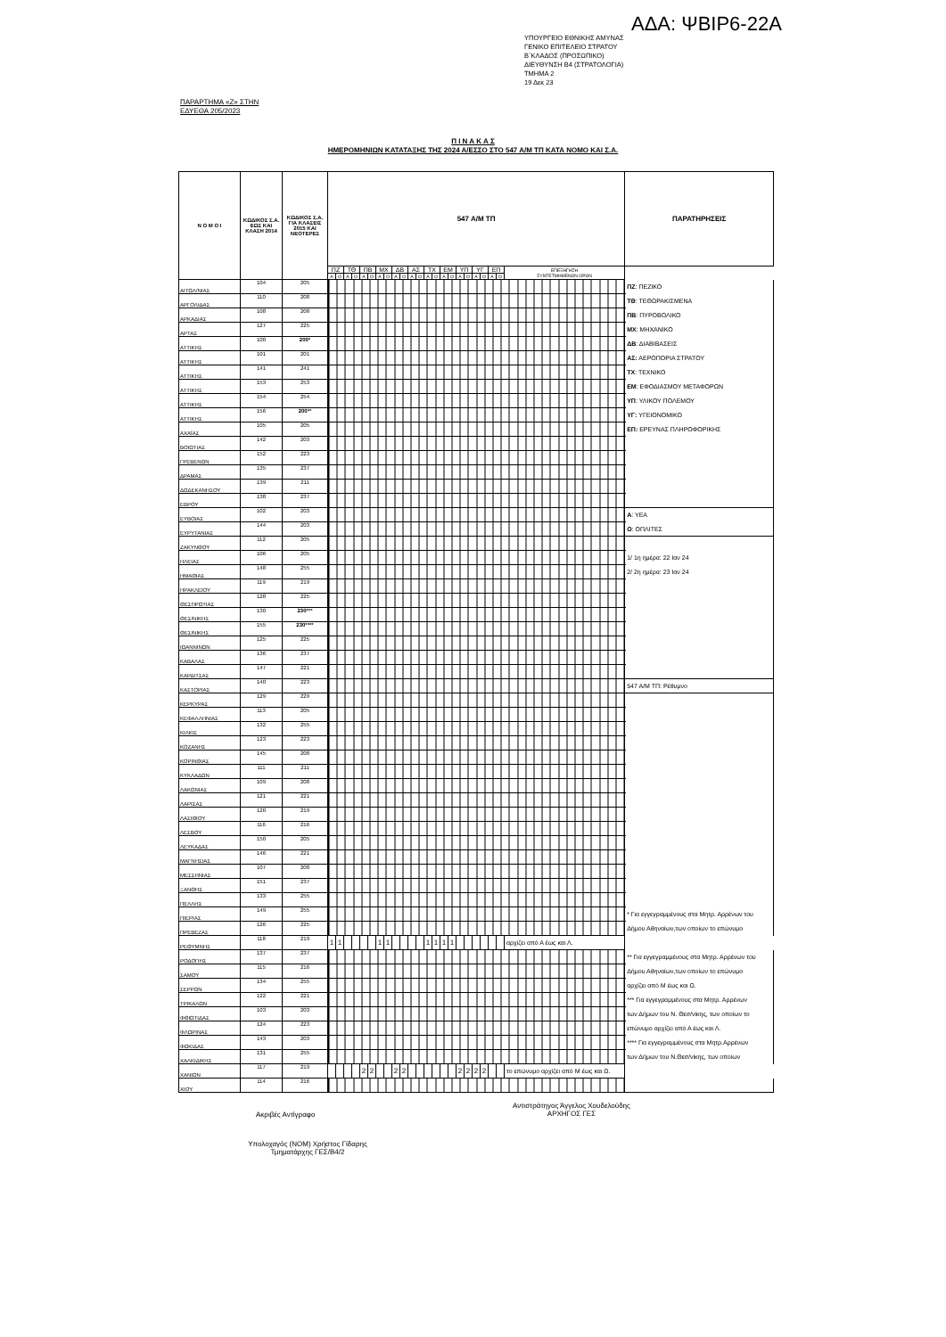ΑΔΑ: ΨΒΙΡ6-22Α
ΥΠΟΥΡΓΕΙΟ ΕΘΝΙΚΗΣ ΑΜΥΝΑΣ
ΓΕΝΙΚΟ ΕΠΙΤΕΛΕΙΟ ΣΤΡΑΤΟΥ
Β΄ΚΛΑΔΟΣ (ΠΡΟΣΩΠΙΚΟ)
ΔΙΕΥΘΥΝΣΗ Β4 (ΣΤΡΑΤΟΛΟΓΙΑ)
ΤΜΗΜΑ 2
19 Δεκ 23
ΠΑΡΑΡΤΗΜΑ «Ζ» ΣΤΗΝ
ΕΔΥΕΘΑ 205/2023
Π Ι Ν Α Κ Α Σ
ΗΜΕΡΟΜΗΝΙΩΝ ΚΑΤΑΤΑΞΗΣ ΤΗΣ 2024 Α/ΕΣΣΟ ΣΤΟ 547 Α/Μ ΤΠ ΚΑΤΑ ΝΟΜΟ ΚΑΙ Σ.Α.
| Ν Ο Μ Ο Ι | ΚΩΔΙΚΟΣ Σ.Α. ΕΩΣ ΚΑΙ ΚΛΑΣΗ 2014 | ΚΩΔΙΚΟΣ Σ.Α. ΓΙΑ ΚΛΑΣΕΙΣ 2015 ΚΑΙ ΝΕΟΤΕΡΕΣ | 547 Α/Μ ΤΠ | | | | | | | | | | | | | | | | | | | | | | | ΠΑΡΑΤΗΡΗΣΕΙΣ |
| --- | --- | --- | --- | --- | --- | --- | --- | --- | --- | --- | --- | --- | --- | --- | --- | --- | --- | --- | --- | --- | --- | --- | --- | --- | --- | --- |
| | | | ΠΖ | | ΤΘ | | ΠΒ | | ΜΧ | | ΔΒ | | ΑΣ | | ΤΧ | | ΕΜ | | ΥΠ | | ΥΓ | | ΕΠ | | ΕΠΕΞΗΓΗΣΗ ΣΥΝΤΕΤΜΗΜΕΝΩΝ ΟΡΩΝ | |
| | | | Α | Ο | Α | Ο | Α | Ο | Α | Ο | Α | Ο | Α | Ο | Α | Ο | Α | Ο | Α | Ο | Α | Ο | Α | Ο | | |
| ΑΙΤΩΛ/ΝΙΑΣ | 104 | 205 | | | | | | | | | | | | | | | | | | | | | | | | ΠΖ : ΠΕΖΙΚΟ |
| ΑΡΓΟΛΙΔΑΣ | 110 | 208 | | | | | | | | | | | | | | | | | | | | | | | | ΤΘ : ΤΕΘΩΡΑΚΙΣΜΕΝΑ |
| ΑΡΚΑΔΙΑΣ | 108 | 208 | | | | | | | | | | | | | | | | | | | | | | | | ΠΒ : ΠΥΡΟΒΟΛΙΚΟ |
| ΑΡΤΑΣ | 127 | 225 | | | | | | | | | | | | | | | | | | | | | | | | ΜΧ : ΜΗΧΑΝΙΚΟ |
| ΑΤΤΙΚΗΣ | 100 | 200* | | | | | | | | | | | | | | | | | | | | | | | | ΔΒ : ΔΙΑΒΙΒΑΣΕΙΣ |
| ΑΤΤΙΚΗΣ | 101 | 201 | | | | | | | | | | | | | | | | | | | | | | | | ΑΣ: ΑΕΡΟΠΟΡΙΑ ΣΤΡΑΤΟΥ |
| ΑΤΤΙΚΗΣ | 141 | 241 | | | | | | | | | | | | | | | | | | | | | | | | ΤΧ : ΤΕΧΝΙΚΟ |
| ΑΤΤΙΚΗΣ | 153 | 253 | | | | | | | | | | | | | | | | | | | | | | | | ΕΜ : ΕΦΟΔΙΑΣΜΟΥ ΜΕΤΑΦΟΡΩΝ |
| ΑΤΤΙΚΗΣ | 154 | 254 | | | | | | | | | | | | | | | | | | | | | | | | ΥΠ : ΥΛΙΚΟΥ ΠΟΛΕΜΟΥ |
| ΑΤΤΙΚΗΣ | 156 | 200** | | | | | | | | | | | | | | | | | | | | | | | | ΥΓ: ΥΓΕΙΟΝΟΜΙΚΟ |
| ΑΧΑΪΑΣ | 105 | 205 | | | | | | | | | | | | | | | | | | | | | | | | ΕΠ: ΕΡΕΥΝΑΣ ΠΛΗΡΟΦΟΡΙΚΗΣ |
| ΒΟΙΩΤΙΑΣ | 142 | 203 | | | | | | | | | | | | | | | | | | | | | | | | |
| ΓΡΕΒΕΝΩΝ | 152 | 223 | | | | | | | | | | | | | | | | | | | | | | | | |
| ΔΡΑΜΑΣ | 135 | 237 | | | | | | | | | | | | | | | | | | | | | | | | |
| ΔΩΔΕΚΑΝΗΣΟΥ | 139 | 211 | | | | | | | | | | | | | | | | | | | | | | | | |
| ΕΒΡΟΥ | 138 | 237 | | | | | | | | | | | | | | | | | | | | | | | | |
| ΕΥΒΟΙΑΣ | 102 | 203 | | | | | | | | | | | | | | | | | | | | | | | | Α : ΥΕΑ |
| ΕΥΡΥΤΑΝΙΑΣ | 144 | 203 | | | | | | | | | | | | | | | | | | | | | | | | Ο : ΟΠΛΙΤΕΣ |
| ΖΑΚΥΝΘΟΥ | 112 | 205 | | | | | | | | | | | | | | | | | | | | | | | | |
| ΗΛΕΙΑΣ | 106 | 205 | | | | | | | | | | | | | | | | | | | | | | | | 1/ 1η ημέρα: 22 Ιαν 24 |
| ΗΜΑΘΙΑΣ | 148 | 255 | | | | | | | | | | | | | | | | | | | | | | | | 2/ 2η ημέρα: 23 Ιαν 24 |
| ΗΡΑΚΛΕΙΟΥ | 119 | 219 | | | | | | | | | | | | | | | | | | | | | | | | |
| ΘΕΣΠΡΩΤΙΑΣ | 128 | 225 | | | | | | | | | | | | | | | | | | | | | | | | |
| ΘΕΣ/ΝΙΚΗΣ | 130 | 230*** | | | | | | | | | | | | | | | | | | | | | | | | |
| ΘΕΣ/ΝΙΚΗΣ | 155 | 230**** | | | | | | | | | | | | | | | | | | | | | | | | |
| ΙΩΑΝΝΙΝΩΝ | 125 | 225 | | | | | | | | | | | | | | | | | | | | | | | | |
| ΚΑΒΑΛΑΣ | 136 | 237 | | | | | | | | | | | | | | | | | | | | | | | | |
| ΚΑΡΔΙΤΣΑΣ | 147 | 221 | | | | | | | | | | | | | | | | | | | | | | | | |
| ΚΑΣΤΟΡΙΑΣ | 140 | 223 | | | | | | | | | | | | | | | | | | | | | | | | 547 Α/Μ ΤΠ: Ρέθυμνο |
| ΚΕΡΚΥΡΑΣ | 129 | 229 | | | | | | | | | | | | | | | | | | | | | | | | |
| ΚΕΦΑΛΛΗΝΙΑΣ | 113 | 205 | | | | | | | | | | | | | | | | | | | | | | | | |
| ΚΙΛΚΙΣ | 132 | 255 | | | | | | | | | | | | | | | | | | | | | | | | |
| ΚΟΖΑΝΗΣ | 123 | 223 | | | | | | | | | | | | | | | | | | | | | | | | |
| ΚΟΡΙΝΘΙΑΣ | 145 | 208 | | | | | | | | | | | | | | | | | | | | | | | | |
| ΚΥΚΛΑΔΩΝ | 111 | 211 | | | | | | | | | | | | | | | | | | | | | | | | |
| ΛΑΚΩΝΙΑΣ | 109 | 208 | | | | | | | | | | | | | | | | | | | | | | | | |
| ΛΑΡΙΣΑΣ | 121 | 221 | | | | | | | | | | | | | | | | | | | | | | | | |
| ΛΑΣΙΘΙΟΥ | 120 | 219 | | | | | | | | | | | | | | | | | | | | | | | | |
| ΛΕΣΒΟΥ | 116 | 216 | | | | | | | | | | | | | | | | | | | | | | | | |
| ΛΕΥΚΑΔΑΣ | 150 | 205 | | | | | | | | | | | | | | | | | | | | | | | | |
| ΜΑΓΝΗΣΙΑΣ | 146 | 221 | | | | | | | | | | | | | | | | | | | | | | | | |
| ΜΕΣΣΗΝΙΑΣ | 107 | 208 | | | | | | | | | | | | | | | | | | | | | | | | |
| ΞΑΝΘΗΣ | 151 | 237 | | | | | | | | | | | | | | | | | | | | | | | | |
| ΠΕΛΛΗΣ | 133 | 255 | | | | | | | | | | | | | | | | | | | | | | | | |
| ΠΙΕΡΙΑΣ | 149 | 255 | | | | | | | | | | | | | | | | | | | | | | | | * Για εγγεγραμμένους στα Μητρ. Αρρένων του |
| ΠΡΕΒΕΖΑΣ | 126 | 225 | | | | | | | | | | | | | | | | | | | | | | | | Δήμου Αθηναίων,των οποίων το επώνυμο |
| ΡΕΘΥΜΝΗΣ | 118 | 219 | 1 | 1 | | | | | 1 | 1 | | | | | 1 | 1 | 1 | 1 | | | | | | | αρχίζει από Α έως και Λ. | |
| ΡΟΔΟΠΗΣ | 137 | 237 | | | | | | | | | | | | | | | | | | | | | | | | ** Για εγγεγραμμένους στα Μητρ. Αρρένων του |
| ΣΑΜΟΥ | 115 | 216 | | | | | | | | | | | | | | | | | | | | | | | | Δήμου Αθηναίων,των οποίων το επώνυμο |
| ΣΕΡΡΩΝ | 134 | 255 | | | | | | | | | | | | | | | | | | | | | | | | αρχίζει από Μ έως και Ω. |
| ΤΡΙΚΑΛΩΝ | 122 | 221 | | | | | | | | | | | | | | | | | | | | | | | | *** Για εγγεγραμμένους στα Μητρ. Αρρένων |
| ΦΘΙΩΤΙΔΑΣ | 103 | 203 | | | | | | | | | | | | | | | | | | | | | | | | των Δήμων του Ν. Θεσ/νίκης, των οποίων το |
| ΦΛΩΡΙΝΑΣ | 124 | 223 | | | | | | | | | | | | | | | | | | | | | | | | επώνυμο αρχίζει από Α έως και Λ. |
| ΦΩΚΙΔΑΣ | 143 | 203 | | | | | | | | | | | | | | | | | | | | | | | | **** Για εγγεγραμμένους στα Μητρ.Αρρένων |
| ΧΑΛΚΙΔΙΚΗΣ | 131 | 255 | | | | | | | | | | | | | | | | | | | | | | | | των Δήμων του Ν.Θεσ/νίκης, των οποίων |
| ΧΑΝΙΩΝ | 117 | 219 | | | | | 2 | 2 | | | 2 | 2 | | | | | | | 2 | 2 | 2 | 2 | | | το επώνυμο αρχίζει από Μ έως και Ω. | |
| ΧΙΟΥ | 114 | 216 | | | | | | | | | | | | | | | | | | | | | | | | |
Ακριβές Αντίγραφο
Αντιστράτηγος Άγγελος Χουδελούδης
ΑΡΧΗΓΟΣ ΓΕΣ
Υπολοχαγός (ΝΟΜ) Χρήστος Γίδαρης
Τμηματάρχης ΓΕΣ/Β4/2